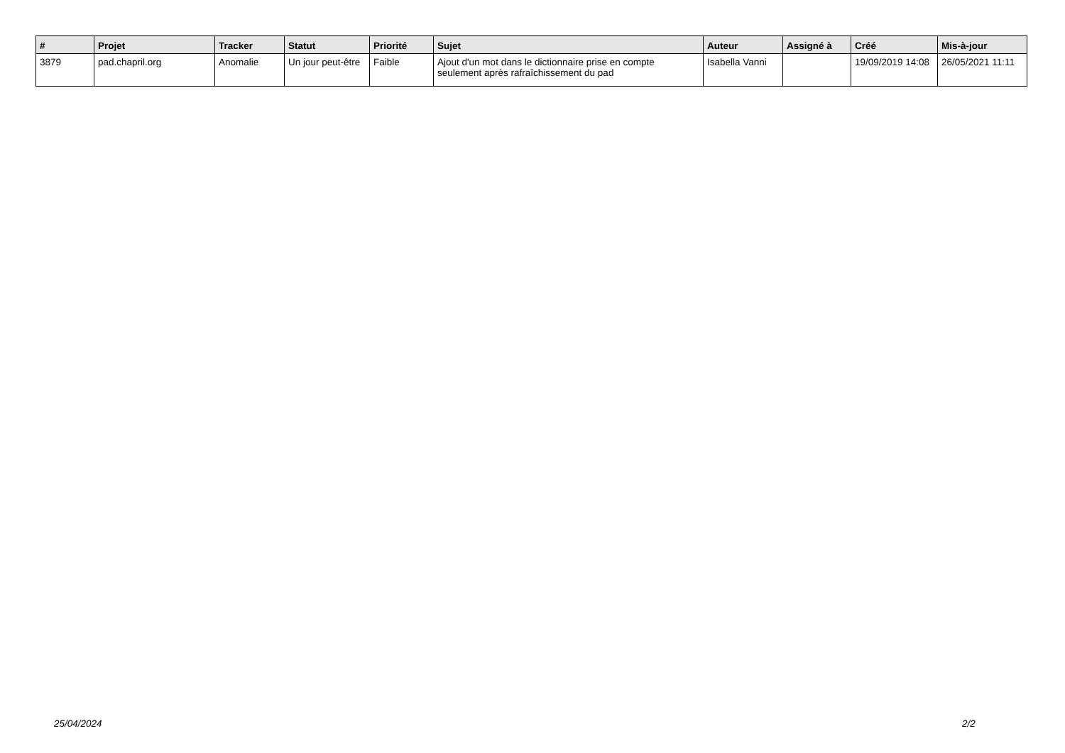| # | Projet | Tracker | Statut | Priorité | Sujet | Auteur | Assigné à | Créé | Mis-à-jour |
| --- | --- | --- | --- | --- | --- | --- | --- | --- | --- |
| 3879 | pad.chapril.org | Anomalie | Un jour peut-être | Faible | Ajout d'un mot dans le dictionnaire prise en compte seulement après rafraîchissement du pad | Isabella Vanni | | 19/09/2019 14:08 | 26/05/2021 11:11 |
25/04/2024 2/2